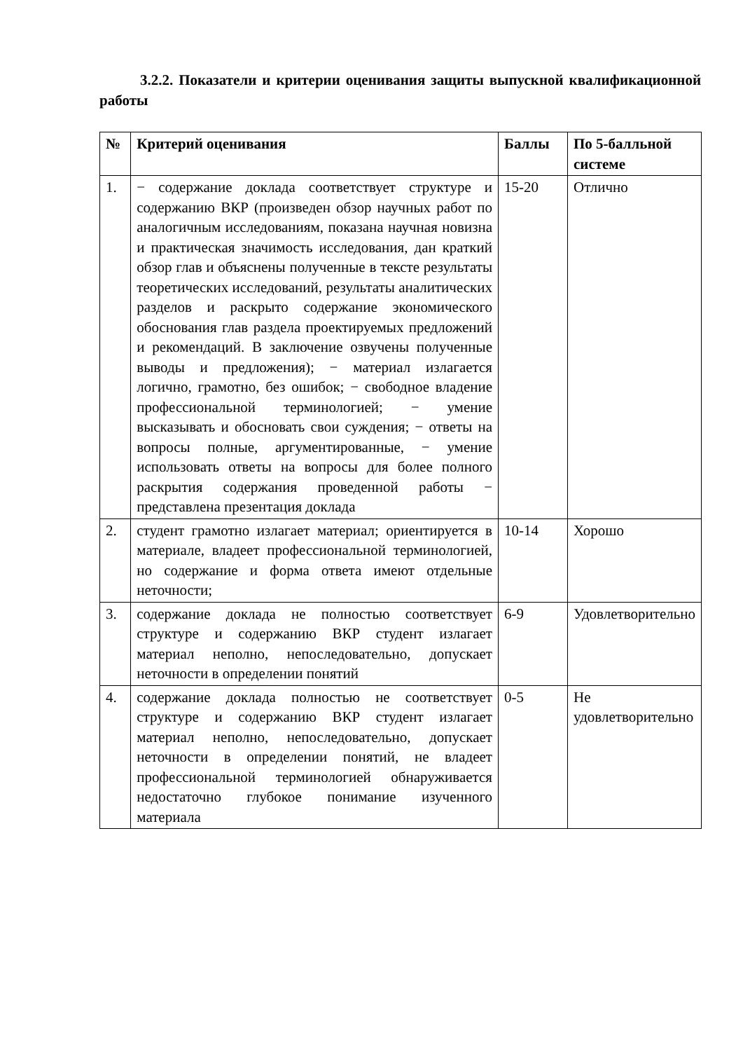3.2.2. Показатели и критерии оценивания защиты выпускной квалификационной работы
| № | Критерий оценивания | Баллы | По 5-балльной системе |
| --- | --- | --- | --- |
| 1. | − содержание доклада соответствует структуре и содержанию ВКР (произведен обзор научных работ по аналогичным исследованиям, показана научная новизна и практическая значимость исследования, дан краткий обзор глав и объяснены полученные в тексте результаты теоретических исследований, результаты аналитических разделов и раскрыто содержание экономического обоснования глав раздела проектируемых предложений и рекомендаций. В заключение озвучены полученные выводы и предложения); − материал излагается логично, грамотно, без ошибок; − свободное владение профессиональной терминологией; − умение высказывать и обосновать свои суждения; − ответы на вопросы полные, аргументированные, − умение использовать ответы на вопросы для более полного раскрытия содержания проведенной работы − представлена презентация доклада | 15-20 | Отлично |
| 2. | студент грамотно излагает материал; ориентируется в материале, владеет профессиональной терминологией, но содержание и форма ответа имеют отдельные неточности; | 10-14 | Хорошо |
| 3. | содержание доклада не полностью соответствует структуре и содержанию ВКР студент излагает материал неполно, непоследовательно, допускает неточности в определении понятий | 6-9 | Удовлетворительно |
| 4. | содержание доклада полностью не соответствует структуре и содержанию ВКР студент излагает материал неполно, непоследовательно, допускает неточности в определении понятий, не владеет профессиональной терминологией обнаруживается недостаточно глубокое понимание изученного материала | 0-5 | Не удовлетворительно |